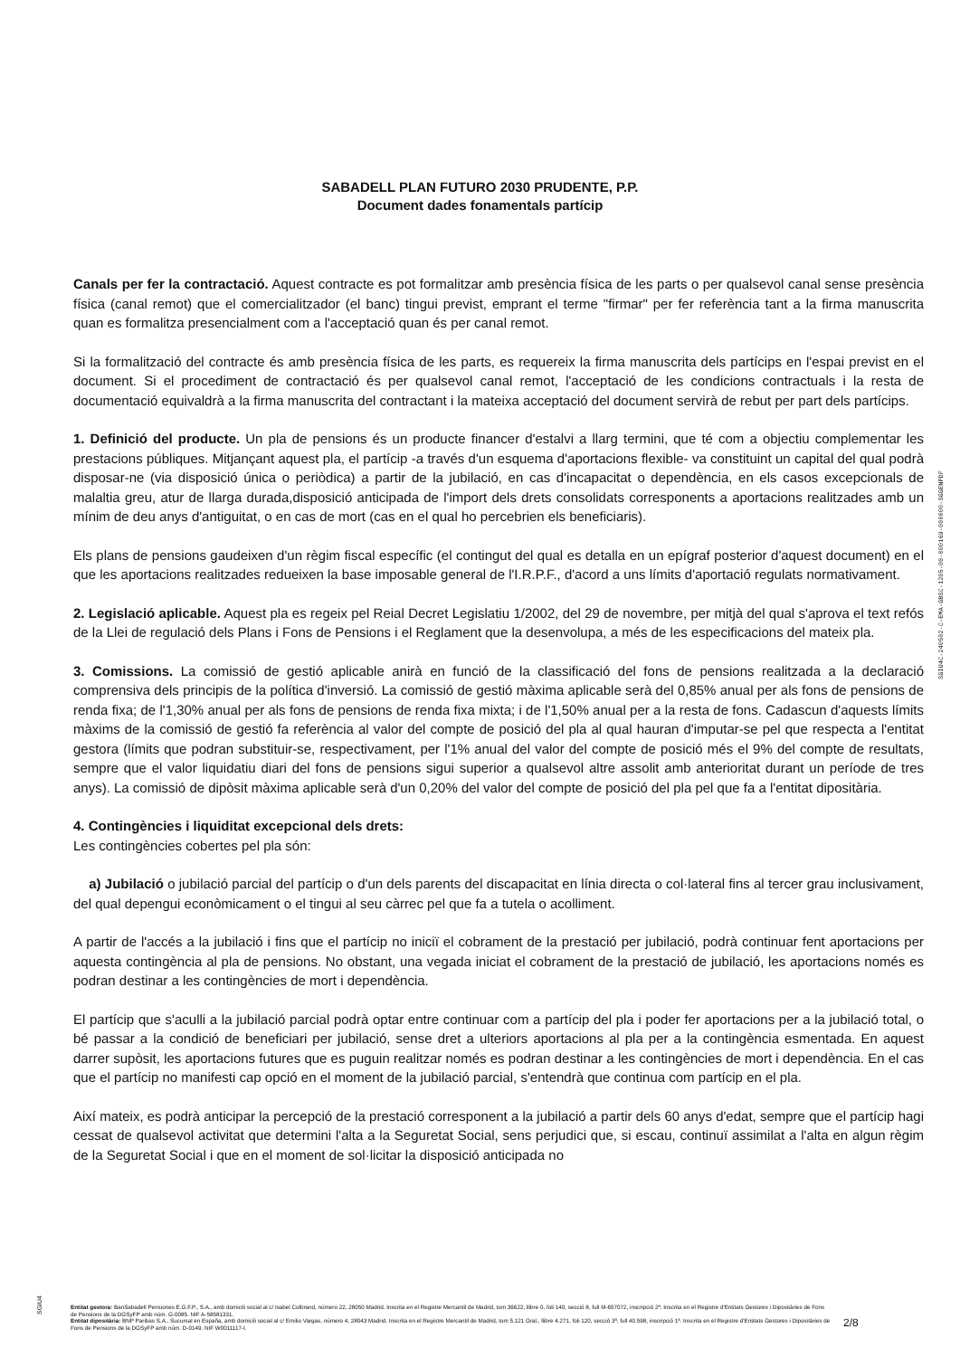SABADELL PLAN FUTURO 2030 PRUDENTE, P.P.
Document dades fonamentals partícip
Canals per fer la contractació. Aquest contracte es pot formalitzar amb presència física de les parts o per qualsevol canal sense presència física (canal remot) que el comercialitzador (el banc) tingui previst, emprant el terme "firmar" per fer referència tant a la firma manuscrita quan es formalitza presencialment com a l'acceptació quan és per canal remot.
Si la formalització del contracte és amb presència física de les parts, es requereix la firma manuscrita dels partícips en l'espai previst en el document. Si el procediment de contractació és per qualsevol canal remot, l'acceptació de les condicions contractuals i la resta de documentació equivaldrà a la firma manuscrita del contractant i la mateixa acceptació del document servirà de rebut per part dels partícips.
1. Definició del producte. Un pla de pensions és un producte financer d'estalvi a llarg termini, que té com a objectiu complementar les prestacions públiques. Mitjançant aquest pla, el partícip -a través d'un esquema d'aportacions flexible- va constituint un capital del qual podrà disposar-ne (via disposició única o periòdica) a partir de la jubilació, en cas d'incapacitat o dependència, en els casos excepcionals de malaltia greu, atur de llarga durada,disposició anticipada de l'import dels drets consolidats corresponents a aportacions realitzades amb un mínim de deu anys d'antiguitat, o en cas de mort (cas en el qual ho percebrien els beneficiaris).
Els plans de pensions gaudeixen d'un règim fiscal específic (el contingut del qual es detalla en un epígraf posterior d'aquest document) en el que les aportacions realitzades redueixen la base imposable general de l'I.R.P.F., d'acord a uns límits d'aportació regulats normativament.
2. Legislació aplicable. Aquest pla es regeix pel Reial Decret Legislatiu 1/2002, del 29 de novembre, per mitjà del qual s'aprova el text refós de la Llei de regulació dels Plans i Fons de Pensions i el Reglament que la desenvolupa, a més de les especificacions del mateix pla.
3. Comissions. La comissió de gestió aplicable anirà en funció de la classificació del fons de pensions realitzada a la declaració comprensiva dels principis de la política d'inversió. La comissió de gestió màxima aplicable serà del 0,85% anual per als fons de pensions de renda fixa; de l'1,30% anual per als fons de pensions de renda fixa mixta; i de l'1,50% anual per a la resta de fons. Cadascun d'aquests límits màxims de la comissió de gestió fa referència al valor del compte de posició del pla al qual hauran d'imputar-se pel que respecta a l'entitat gestora (límits que podran substituir-se, respectivament, per l'1% anual del valor del compte de posició més el 9% del compte de resultats, sempre que el valor liquidatiu diari del fons de pensions sigui superior a qualsevol altre assolit amb anterioritat durant un període de tres anys). La comissió de dipòsit màxima aplicable serà d'un 0,20% del valor del compte de posició del pla pel que fa a l'entitat dipositària.
4. Contingències i liquiditat excepcional dels drets:
Les contingències cobertes pel pla són:
a) Jubilació o jubilació parcial del partícip o d'un dels parents del discapacitat en línia directa o col·lateral fins al tercer grau inclusivament, del qual depengui econòmicament o el tingui al seu càrrec pel que fa a tutela o acolliment.
A partir de l'accés a la jubilació i fins que el partícip no iniciï el cobrament de la prestació per jubilació, podrà continuar fent aportacions per aquesta contingència al pla de pensions. No obstant, una vegada iniciat el cobrament de la prestació de jubilació, les aportacions només es podran destinar a les contingències de mort i dependència.
El partícip que s'aculli a la jubilació parcial podrà optar entre continuar com a partícip del pla i poder fer aportacions per a la jubilació total, o bé passar a la condició de beneficiari per jubilació, sense dret a ulteriors aportacions al pla per a la contingència esmentada. En aquest darrer supòsit, les aportacions futures que es puguin realitzar només es podran destinar a les contingències de mort i dependència. En el cas que el partícip no manifesti cap opció en el moment de la jubilació parcial, s'entendrà que continua com partícip en el pla.
Així mateix, es podrà anticipar la percepció de la prestació corresponent a la jubilació a partir dels 60 anys d'edat, sempre que el partícip hagi cessat de qualsevol activitat que determini l'alta a la Seguretat Social, sens perjudici que, si escau, continuï assimilat a l'alta en algun règim de la Seguretat Social i que en el moment de sol·licitar la disposició anticipada no
SGIU4C-240502-C-EMA-GBSC-1205-00-000169-000000-SGGENPDF
SGIU4
Entitat gestora: BanSabadell Pensiones E.G.F.P., S.A., amb domicili social al c/ Isabel Colbrand, número 22, 28050 Madrid. Inscrita en el Registre Mercantil de Madrid, tom 36622, llibre 0, foli 140, secció 8, full M-657072, inscripció 2ª. Inscrita en el Registre d'Entitats Gestores i Dipositàries de Fons de Pensions de la DGSyFP amb núm. G-0085. NIF A-58581331.
Entitat dipositària: BNP Paribas S.A., Sucursal en España, amb domicili social al c/ Emilio Vargas, número 4, 28043 Madrid. Inscrita en el Registre Mercantil de Madrid, tom 5.121 Gral., llibre 4.271, foli 120, secció 3ª, full 40.598, inscripció 1ª. Inscrita en el Registre d'Entitats Gestores i Dipositàries de Fons de Pensions de la DGSyFP amb núm. D-0149. NIF W0011117-I.
2/8